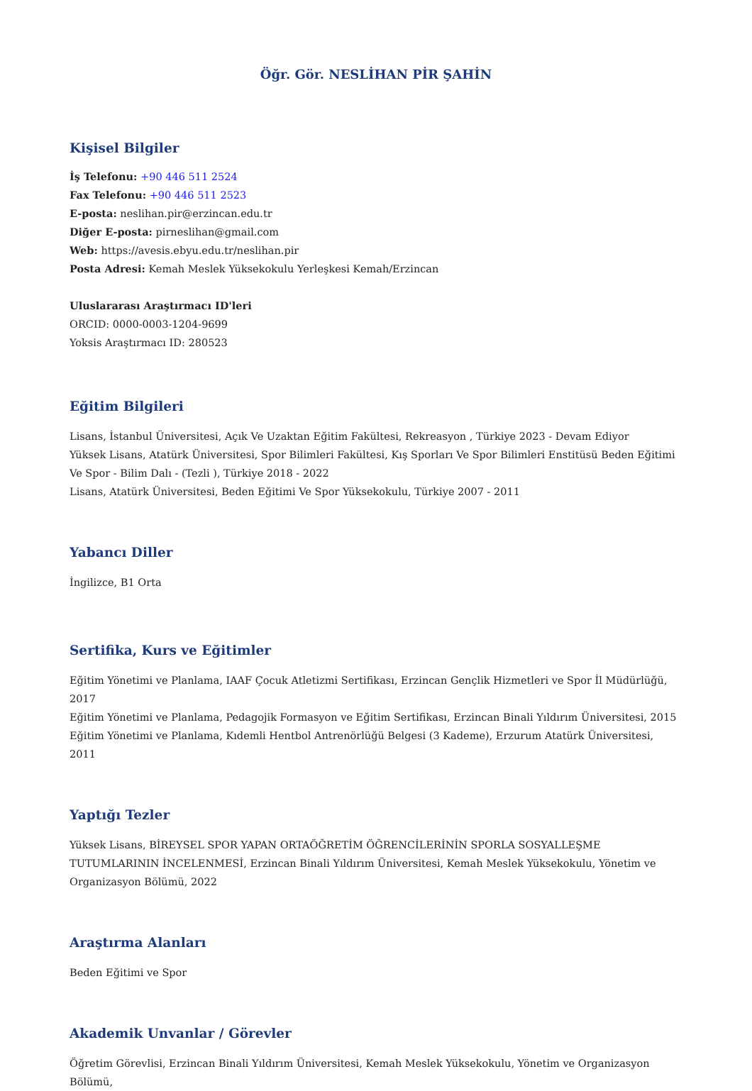Öğr. Gör. NESLİHAN PİR ŞAHİN
Kişisel Bilgiler
İş Telefonu: +90 446 511 2524
Fax Telefonu: +90 446 511 2523
E-posta: neslihan.pir@erzincan.edu.tr
Diğer E-posta: pirneslihan@gmail.com
Web: https://avesis.ebyu.edu.tr/neslihan.pir
Posta Adresi: Kemah Meslek Yüksekokulu Yerleşkesi Kemah/Erzincan
Uluslararası Araştırmacı ID'leri
ORCID: 0000-0003-1204-9699
Yoksis Araştırmacı ID: 280523
Eğitim Bilgileri
Lisans, İstanbul Üniversitesi, Açık Ve Uzaktan Eğitim Fakültesi, Rekreasyon , Türkiye 2023 - Devam Ediyor
Yüksek Lisans, Atatürk Üniversitesi, Spor Bilimleri Fakültesi, Kış Sporları Ve Spor Bilimleri Enstitüsü Beden Eğitimi Ve Spor - Bilim Dalı - (Tezli ), Türkiye 2018 - 2022
Lisans, Atatürk Üniversitesi, Beden Eğitimi Ve Spor Yüksekokulu, Türkiye 2007 - 2011
Yabancı Diller
İngilizce, B1 Orta
Sertifika, Kurs ve Eğitimler
Eğitim Yönetimi ve Planlama, IAAF Çocuk Atletizmi Sertifikası, Erzincan Gençlik Hizmetleri ve Spor İl Müdürlüğü, 2017
Eğitim Yönetimi ve Planlama, Pedagojik Formasyon ve Eğitim Sertifikası, Erzincan Binali Yıldırım Üniversitesi, 2015
Eğitim Yönetimi ve Planlama, Kıdemli Hentbol Antrenörlüğü Belgesi (3 Kademe), Erzurum Atatürk Üniversitesi, 2011
Yaptığı Tezler
Yüksek Lisans, BİREYSEL SPOR YAPAN ORTAÖĞRETİM ÖĞRENCİLERİNİN SPORLA SOSYALLEŞME TUTUMLARININ İNCELENMESİ, Erzincan Binali Yıldırım Üniversitesi, Kemah Meslek Yüksekokulu, Yönetim ve Organizasyon Bölümü, 2022
Araştırma Alanları
Beden Eğitimi ve Spor
Akademik Unvanlar / Görevler
Öğretim Görevlisi, Erzincan Binali Yıldırım Üniversitesi, Kemah Meslek Yüksekokulu, Yönetim ve Organizasyon Bölümü,